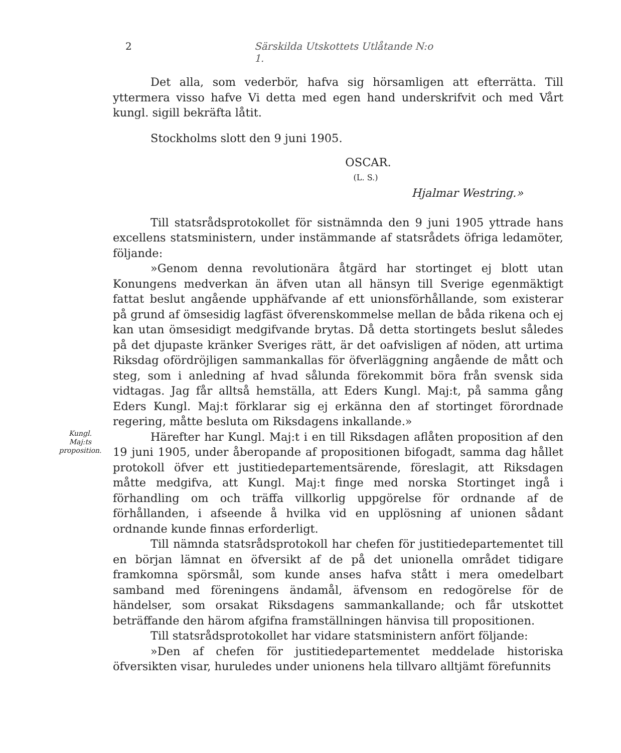2 Särskilda Utskottets Utlåtande N:o 1.
Det alla, som vederbör, hafva sig hörsamligen att efterrätta. Till yttermera visso hafve Vi detta med egen hand underskrifvit och med Vårt kungl. sigill bekräfta låtit.
Stockholms slott den 9 juni 1905.
OSCAR.
(L. S.)
Hjalmar Westring.»
Till statsrådsprotokollet för sistnämnda den 9 juni 1905 yttrade hans excellens statsministern, under instämmande af statsrådets öfriga ledamöter, följande:
»Genom denna revolutionära åtgärd har stortinget ej blott utan Konungens medverkan än äfven utan all hänsyn till Sverige egenmäktigt fattat beslut angående upphäfvande af ett unionsförhållande, som existerar på grund af ömsesidig lagfäst öfverenskommelse mellan de båda rikena och ej kan utan ömsesidigt medgifvande brytas. Då detta stortingets beslut således på det djupaste kränker Sveriges rätt, är det oafvisligen af nöden, att urtima Riksdag ofördröjligen sammankallas för öfverläggning angående de mått och steg, som i anledning af hvad sålunda förekommit böra från svensk sida vidtagas. Jag får alltså hemställa, att Eders Kungl. Maj:t, på samma gång Eders Kungl. Maj:t förklarar sig ej erkänna den af stortinget förordnade regering, måtte besluta om Riksdagens inkallande.»
Kungl.
Maj:ts
proposition.
Härefter har Kungl. Maj:t i en till Riksdagen aflåten proposition af den 19 juni 1905, under åberopande af propositionen bifogadt, samma dag hållet protokoll öfver ett justitiedepartementsärende, föreslagit, att Riksdagen måtte medgifva, att Kungl. Maj:t finge med norska Stortinget ingå i förhandling om och träffa villkorlig uppgörelse för ordnande af de förhållanden, i afseende å hvilka vid en upplösning af unionen sådant ordnande kunde finnas erforderligt.
Till nämnda statsrådsprotokoll har chefen för justitiedepartementet till en början lämnat en öfversikt af de på det unionella området tidigare framkomna spörsmål, som kunde anses hafva stått i mera omedelbart samband med föreningens ändamål, äfvensom en redogörelse för de händelser, som orsakat Riksdagens sammankallande; och får utskottet beträffande den härom afgifna framställningen hänvisa till propositionen.
Till statsrådsprotokollet har vidare statsministern anfört följande:
»Den af chefen för justitiedepartementet meddelade historiska öfversikten visar, huruledes under unionens hela tillvaro alltjämt förefunnits